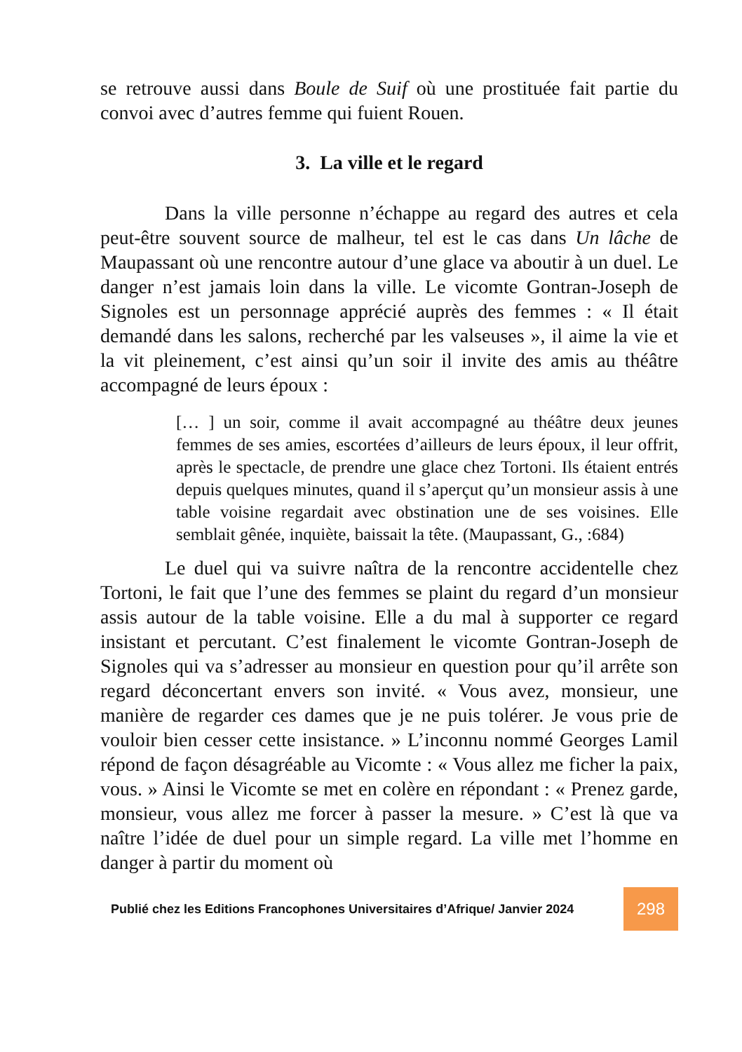se retrouve aussi dans Boule de Suif où une prostituée fait partie du convoi avec d’autres femme qui fuient Rouen.
3. La ville et le regard
Dans la ville personne n’échappe au regard des autres et cela peut-être souvent source de malheur, tel est le cas dans Un lâche de Maupassant où une rencontre autour d’une glace va aboutir à un duel. Le danger n’est jamais loin dans la ville. Le vicomte Gontran-Joseph de Signoles est un personnage apprécié auprès des femmes : « Il était demandé dans les salons, recherché par les valseuses », il aime la vie et la vit pleinement, c’est ainsi qu’un soir il invite des amis au théâtre accompagné de leurs époux :
[… ] un soir, comme il avait accompagné au théâtre deux jeunes femmes de ses amies, escortées d’ailleurs de leurs époux, il leur offrit, après le spectacle, de prendre une glace chez Tortoni. Ils étaient entrés depuis quelques minutes, quand il s’aperçut qu’un monsieur assis à une table voisine regardait avec obstination une de ses voisines. Elle semblait gênée, inquiète, baissait la tête. (Maupassant, G., :684)
Le duel qui va suivre naîtra de la rencontre accidentelle chez Tortoni, le fait que l’une des femmes se plaint du regard d’un monsieur assis autour de la table voisine. Elle a du mal à supporter ce regard insistant et percutant. C’est finalement le vicomte Gontran-Joseph de Signoles qui va s’adresser au monsieur en question pour qu’il arrête son regard déconcertant envers son invité. « Vous avez, monsieur, une manière de regarder ces dames que je ne puis tolérer. Je vous prie de vouloir bien cesser cette insistance. » L’inconnu nommé Georges Lamil répond de façon désagréable au Vicomte : « Vous allez me ficher la paix, vous. » Ainsi le Vicomte se met en colère en répondant : « Prenez garde, monsieur, vous allez me forcer à passer la mesure. » C’est là que va naître l’idée de duel pour un simple regard. La ville met l’homme en danger à partir du moment où
Publié chez les Editions Francophones Universitaires d’Afrique/ Janvier 2024 298